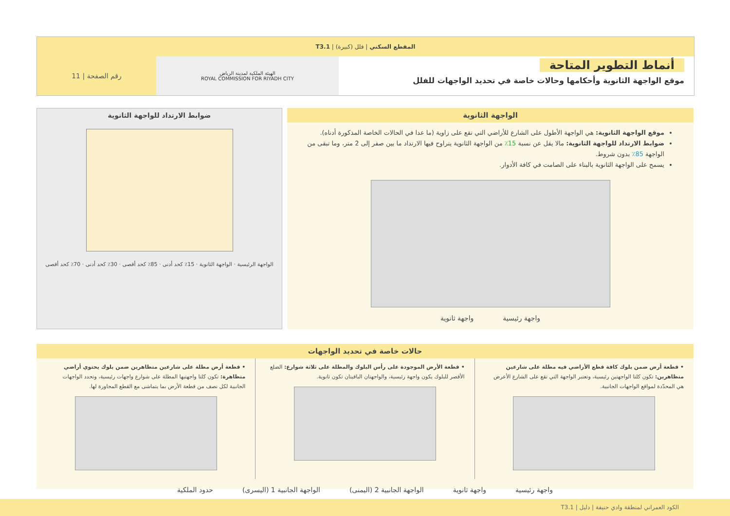المقطع السكني | فلل (كبيرة) | T3.1
أنماط التطوير المتاحة
موقع الواجهة الثانوية وأحكامها وحالات خاصة في تحديد الواجهات للفلل
الهيئة الملكية لمدينة الرياض
ROYAL COMMISSION FOR RIYADH CITY
رقم الصفحة | 11
الواجهة الثانوية
موقع الواجهة الثانوية: هي الواجهة الأطول على الشارع للأراضي التي تقع على زاوية (ما عدا في الحالات الخاصة المذكورة أدناه).
ضوابط الارتداد للواجهة الثانوية: مالا يقل عن نسبة 15٪ من الواجهة الثانوية يتراوح فيها الارتداد ما بين صفر إلى 2 متر، وما تبقى من الواجهة 85٪ بدون شروط.
يسمح على الواجهة الثانوية بالبناء على الصامت في كافة الأدوار.
واجهة رئيسية واجهة ثانوية
ضوابط الارتداد للواجهة الثانوية
الواجهة الرئيسية · الواجهة الثانوية · 15٪ كحد أدنى · 85٪ كحد أقصى · 30٪ كحد أدنى · 70٪ كحد أقصى
حالات خاصة في تحديد الواجهات
• قطعة أرض ضمن بلوك كافة قطع الأراضي فيه مطلة على شارعين متظاهرين: تكون كلتا الواجهتين رئيسية، وتعتبر الواجهة التي تقع على الشارع الأعرض هي المحدّدة لمواقع الواجهات الجانبية.
• قطعة الأرض الموجودة على رأس البلوك والمطلة على ثلاثة شوارع: الضلع الأقصر للبلوك يكون واجهة رئيسية، والواجهتان الباقيتان تكون ثانوية.
• قطعة أرض مطلة على شارعين متظاهرين ضمن بلوك يحتوي أراضي متظاهرة: تكون كلتا واجهتيها المطلة على شوارع واجهات رئيسية، وتحدد الواجهات الجانبية لكل نصف من قطعة الأرض بما يتماشى مع القطع المجاورة لها.
واجهة رئيسية واجهة ثانوية الواجهة الجانبية 2 (اليمنى) الواجهة الجانبية 1 (اليسرى) حدود الملكية
الكود العمراني لمنطقة وادي حنيفة | دليل | T3.1